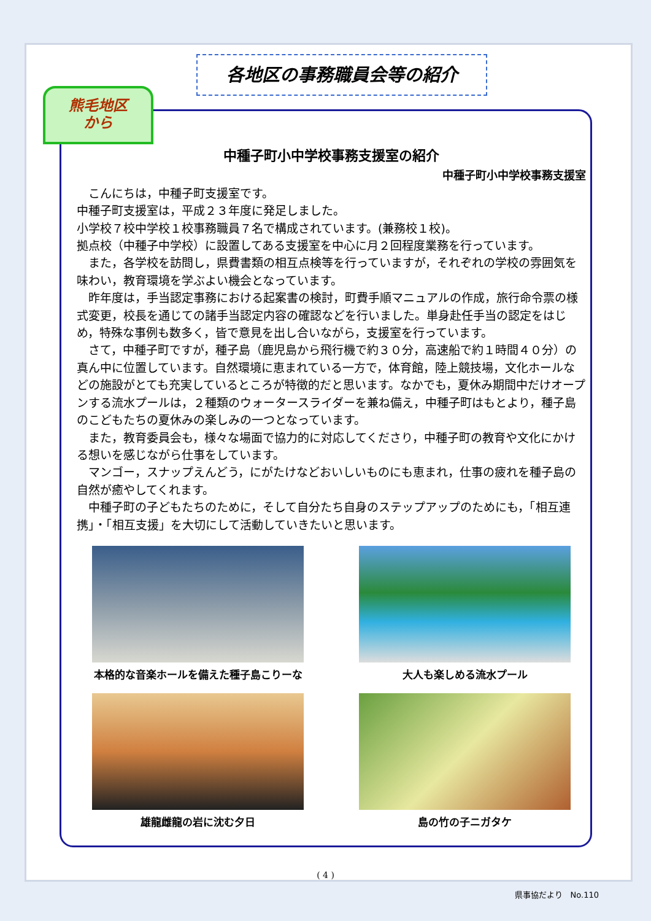各地区の事務職員会等の紹介
熊毛地区
から
中種子町小中学校事務支援室の紹介
中種子町小中学校事務支援室
　こんにちは，中種子町支援室です。
中種子町支援室は，平成２３年度に発足しました。
小学校７校中学校１校事務職員７名で構成されています。(兼務校１校)。
拠点校（中種子中学校）に設置してある支援室を中心に月２回程度業務を行っています。
　また，各学校を訪問し，県費書類の相互点検等を行っていますが，それぞれの学校の雰囲気を味わい，教育環境を学ぶよい機会となっています。
　昨年度は，手当認定事務における起案書の検討，町費手順マニュアルの作成，旅行命令票の様式変更，校長を通じての諸手当認定内容の確認などを行いました。単身赴任手当の認定をはじめ，特殊な事例も数多く，皆で意見を出し合いながら，支援室を行っています。
　さて，中種子町ですが，種子島（鹿児島から飛行機で約３０分，高速船で約１時間４０分）の真ん中に位置しています。自然環境に恵まれている一方で，体育館，陸上競技場，文化ホールなどの施設がとても充実しているところが特徴的だと思います。なかでも，夏休み期間中だけオープンする流水プールは，２種類のウォータースライダーを兼ね備え，中種子町はもとより，種子島のこどもたちの夏休みの楽しみの一つとなっています。
　また，教育委員会も，様々な場面で協力的に対応してくださり，中種子町の教育や文化にかける想いを感じながら仕事をしています。
　マンゴー，スナップえんどう，にがたけなどおいしいものにも恵まれ，仕事の疲れを種子島の自然が癒やしてくれます。
　中種子町の子どもたちのために，そして自分たち自身のステップアップのためにも，「相互連携」・「相互支援」を大切にして活動していきたいと思います。
本格的な音楽ホールを備えた種子島こりーな
大人も楽しめる流水プール
雄龍雌龍の岩に沈む夕日
島の竹の子ニガタケ
( 4 )
県事協だより　No.110